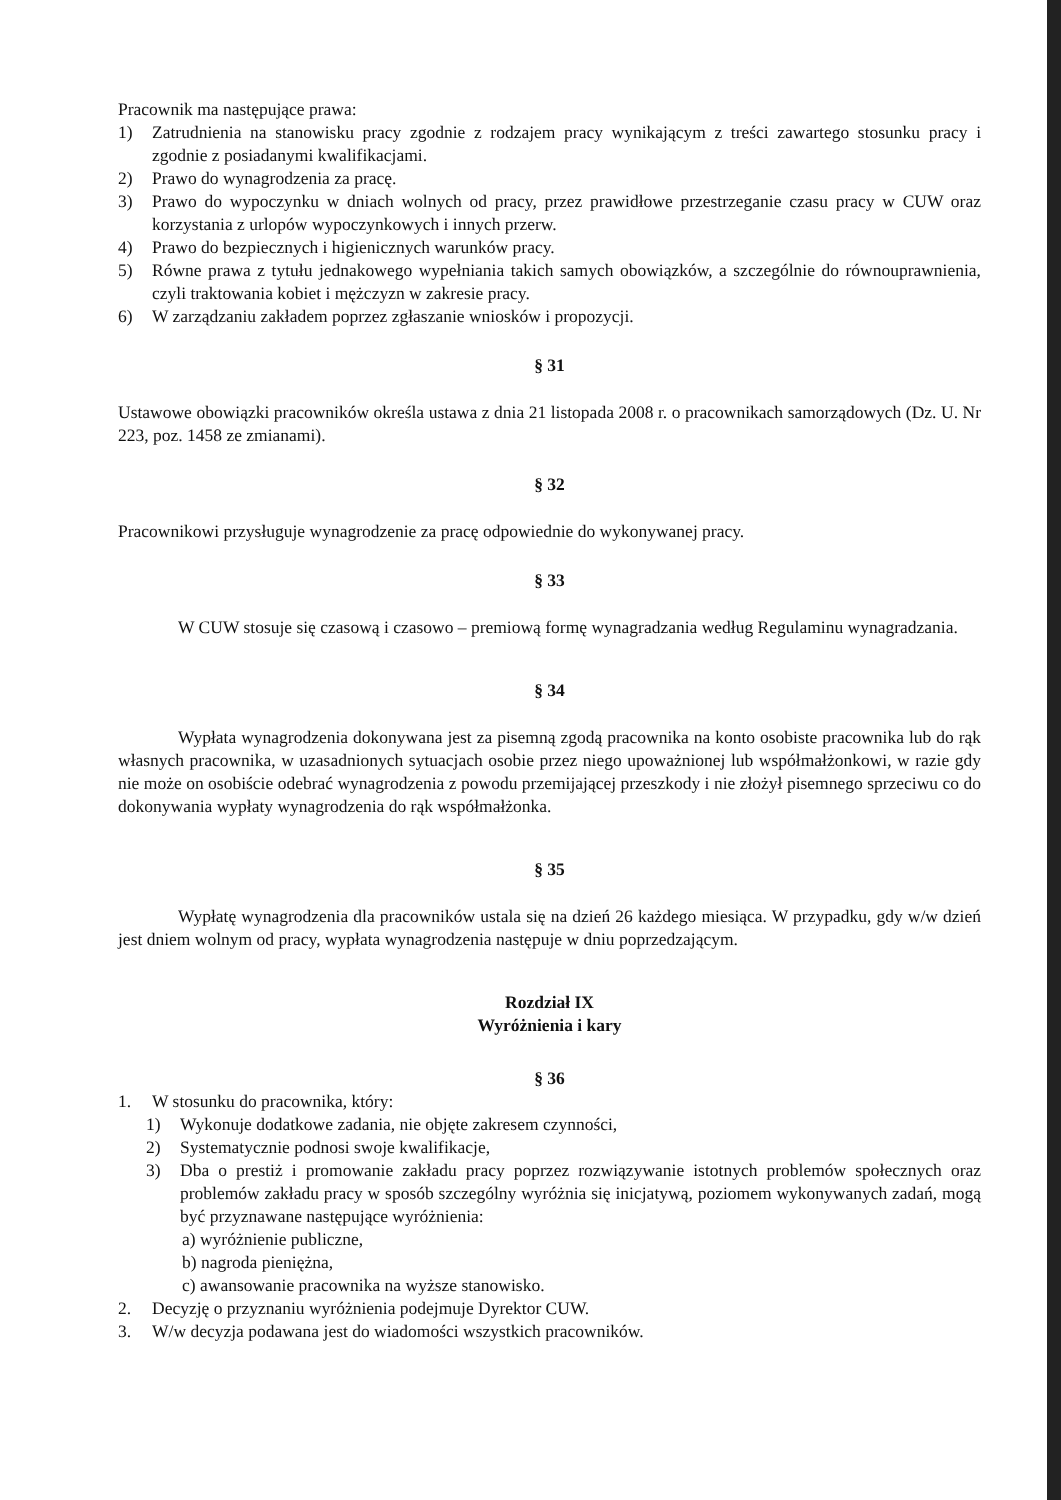Pracownik ma następujące prawa:
1) Zatrudnienia na stanowisku pracy zgodnie z rodzajem pracy wynikającym z treści zawartego stosunku pracy i zgodnie z posiadanymi kwalifikacjami.
2) Prawo do wynagrodzenia za pracę.
3) Prawo do wypoczynku w dniach wolnych od pracy, przez prawidłowe przestrzeganie czasu pracy w CUW oraz korzystania z urlopów wypoczynkowych i innych przerw.
4) Prawo do bezpiecznych i higienicznych warunków pracy.
5) Równe prawa z tytułu jednakowego wypełniania takich samych obowiązków, a szczególnie do równouprawnienia, czyli traktowania kobiet i mężczyzn w zakresie pracy.
6) W zarządzaniu zakładem poprzez zgłaszanie wniosków i propozycji.
§ 31
Ustawowe obowiązki pracowników określa ustawa z dnia 21 listopada 2008 r. o pracownikach samorządowych (Dz. U. Nr 223, poz. 1458 ze zmianami).
§ 32
Pracownikowi przysługuje wynagrodzenie za pracę odpowiednie do wykonywanej pracy.
§ 33
W CUW stosuje się czasową i czasowo – premiową formę wynagradzania według Regulaminu wynagradzania.
§ 34
Wypłata wynagrodzenia dokonywana jest za pisemną zgodą pracownika na konto osobiste pracownika lub do rąk własnych pracownika, w uzasadnionych sytuacjach osobie przez niego upoważnionej lub współmałżonkowi, w razie gdy nie może on osobiście odebrać wynagrodzenia z powodu przemijającej przeszkody i nie złożył pisemnego sprzeciwu co do dokonywania wypłaty wynagrodzenia do rąk współmałżonka.
§ 35
Wypłatę wynagrodzenia dla pracowników ustala się na dzień 26 każdego miesiąca. W przypadku, gdy w/w dzień jest dniem wolnym od pracy, wypłata wynagrodzenia następuje w dniu poprzedzającym.
Rozdział IX
Wyróżnienia i kary
§ 36
1. W stosunku do pracownika, który:
1) Wykonuje dodatkowe zadania, nie objęte zakresem czynności,
2) Systematycznie podnosi swoje kwalifikacje,
3) Dba o prestiż i promowanie zakładu pracy poprzez rozwiązywanie istotnych problemów społecznych oraz problemów zakładu pracy w sposób szczególny wyróżnia się inicjatywą, poziomem wykonywanych zadań, mogą być przyznawane następujące wyróżnienia:
a) wyróżnienie publiczne,
b) nagroda pieniężna,
c) awansowanie pracownika na wyższe stanowisko.
2. Decyzję o przyznaniu wyróżnienia podejmuje Dyrektor CUW.
3. W/w decyzja podawana jest do wiadomości wszystkich pracowników.